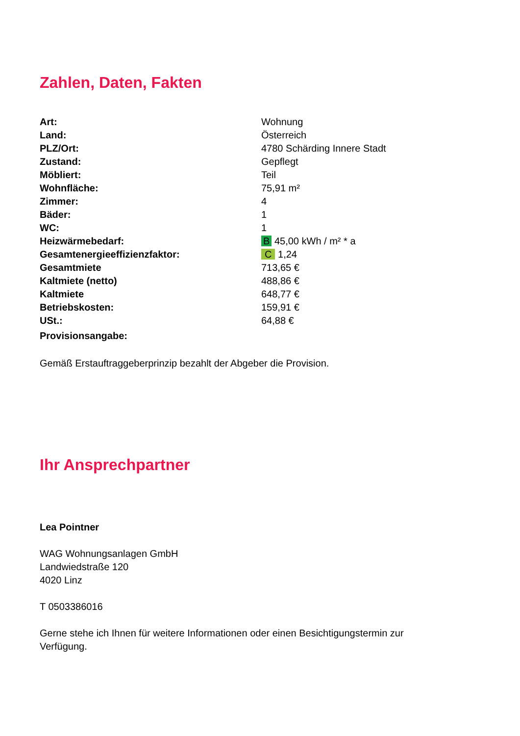Zahlen, Daten, Fakten
| Art: | Wohnung |
| Land: | Österreich |
| PLZ/Ort: | 4780 Schärding Innere Stadt |
| Zustand: | Gepflegt |
| Möbliert: | Teil |
| Wohnfläche: | 75,91 m² |
| Zimmer: | 4 |
| Bäder: | 1 |
| WC: | 1 |
| Heizwärmebedarf: | B 45,00 kWh / m² * a |
| Gesamtenergieeffizienzfaktor: | C 1,24 |
| Gesamtmiete | 713,65 € |
| Kaltmiete (netto) | 488,86 € |
| Kaltmiete | 648,77 € |
| Betriebskosten: | 159,91 € |
| USt.: | 64,88 € |
| Provisionsangabe: | |
Gemäß Erstauftraggeberprinzip bezahlt der Abgeber die Provision.
Ihr Ansprechpartner
Lea Pointner
WAG Wohnungsanlagen GmbH
Landwiedstraße 120
4020 Linz
T 0503386016
Gerne stehe ich Ihnen für weitere Informationen oder einen Besichtigungstermin zur Verfügung.